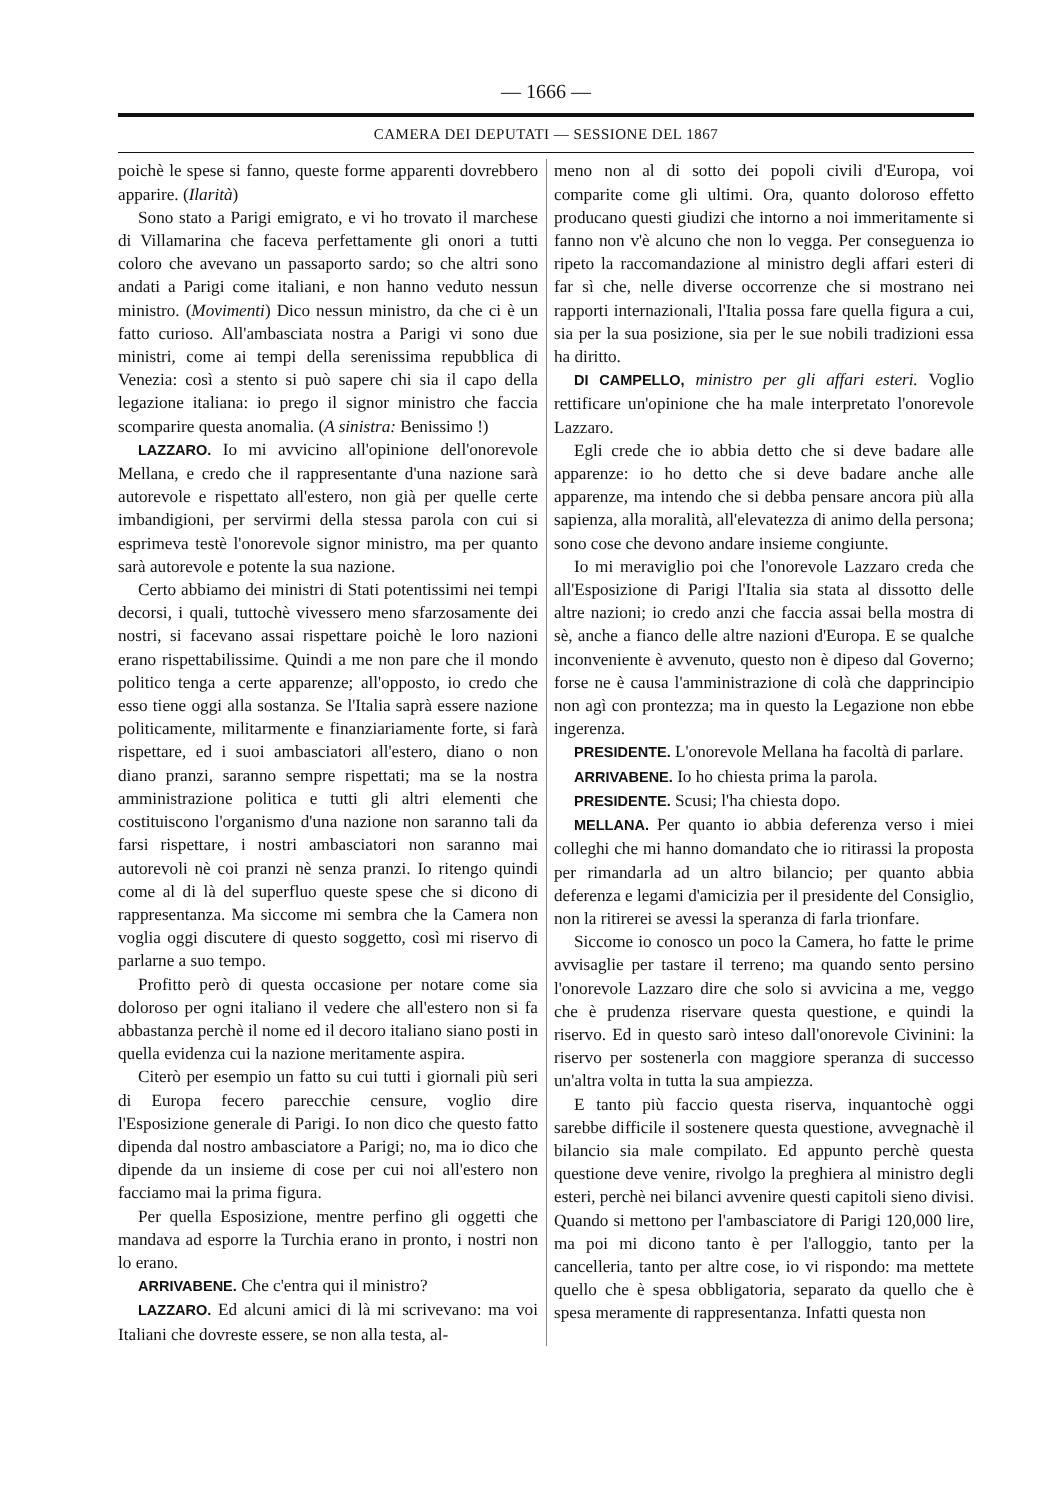— 1666 —
CAMERA DEI DEPUTATI — SESSIONE DEL 1867
poichè le spese si fanno, queste forme apparenti dovrebbero apparire. (Ilarità)
Sono stato a Parigi emigrato, e vi ho trovato il marchese di Villamarina che faceva perfettamente gli onori a tutti coloro che avevano un passaporto sardo; so che altri sono andati a Parigi come italiani, e non hanno veduto nessun ministro. (Movimenti) Dico nessun ministro, da che ci è un fatto curioso. All'ambasciata nostra a Parigi vi sono due ministri, come ai tempi della serenissima repubblica di Venezia: così a stento si può sapere chi sia il capo della legazione italiana: io prego il signor ministro che faccia scomparire questa anomalia. (A sinistra: Benissimo !)
LAZZARO. Io mi avvicino all'opinione dell'onorevole Mellana, e credo che il rappresentante d'una nazione sarà autorevole e rispettato all'estero, non già per quelle certe imbandigioni, per servirmi della stessa parola con cui si esprimeva testè l'onorevole signor ministro, ma per quanto sarà autorevole e potente la sua nazione.
Certo abbiamo dei ministri di Stati potentissimi nei tempi decorsi, i quali, tuttochè vivessero meno sfarzosamente dei nostri, si facevano assai rispettare poichè le loro nazioni erano rispettabilissime. Quindi a me non pare che il mondo politico tenga a certe apparenze; all'opposto, io credo che esso tiene oggi alla sostanza. Se l'Italia saprà essere nazione politicamente, militarmente e finanziariamente forte, si farà rispettare, ed i suoi ambasciatori all'estero, diano o non diano pranzi, saranno sempre rispettati; ma se la nostra amministrazione politica e tutti gli altri elementi che costituiscono l'organismo d'una nazione non saranno tali da farsi rispettare, i nostri ambasciatori non saranno mai autorevoli nè coi pranzi nè senza pranzi. Io ritengo quindi come al di là del superfluo queste spese che si dicono di rappresentanza. Ma siccome mi sembra che la Camera non voglia oggi discutere di questo soggetto, così mi riservo di parlarne a suo tempo.
Profitto però di questa occasione per notare come sia doloroso per ogni italiano il vedere che all'estero non si fa abbastanza perchè il nome ed il decoro italiano siano posti in quella evidenza cui la nazione meritamente aspira.
Citerò per esempio un fatto su cui tutti i giornali più seri di Europa fecero parecchie censure, voglio dire l'Esposizione generale di Parigi. Io non dico che questo fatto dipenda dal nostro ambasciatore a Parigi; no, ma io dico che dipende da un insieme di cose per cui noi all'estero non facciamo mai la prima figura.
Per quella Esposizione, mentre perfino gli oggetti che mandava ad esporre la Turchia erano in pronto, i nostri non lo erano.
ARRIVABENE. Che c'entra qui il ministro?
LAZZARO. Ed alcuni amici di là mi scrivevano: ma voi Italiani che dovreste essere, se non alla testa, al-
meno non al di sotto dei popoli civili d'Europa, voi comparite come gli ultimi. Ora, quanto doloroso effetto producano questi giudizi che intorno a noi immeritamente si fanno non v'è alcuno che non lo vegga. Per conseguenza io ripeto la raccomandazione al ministro degli affari esteri di far sì che, nelle diverse occorrenze che si mostrano nei rapporti internazionali, l'Italia possa fare quella figura a cui, sia per la sua posizione, sia per le sue nobili tradizioni essa ha diritto.
DI CAMPELLO, ministro per gli affari esteri. Voglio rettificare un'opinione che ha male interpretato l'onorevole Lazzaro.
Egli crede che io abbia detto che si deve badare alle apparenze: io ho detto che si deve badare anche alle apparenze, ma intendo che si debba pensare ancora più alla sapienza, alla moralità, all'elevatezza di animo della persona; sono cose che devono andare insieme congiunte.
Io mi meraviglio poi che l'onorevole Lazzaro creda che all'Esposizione di Parigi l'Italia sia stata al dissotto delle altre nazioni; io credo anzi che faccia assai bella mostra di sè, anche a fianco delle altre nazioni d'Europa. E se qualche inconveniente è avvenuto, questo non è dipeso dal Governo; forse ne è causa l'amministrazione di colà che dapprincipio non agì con prontezza; ma in questo la Legazione non ebbe ingerenza.
PRESIDENTE. L'onorevole Mellana ha facoltà di parlare.
ARRIVABENE. Io ho chiesta prima la parola.
PRESIDENTE. Scusi; l'ha chiesta dopo.
MELLANA. Per quanto io abbia deferenza verso i miei colleghi che mi hanno domandato che io ritirassi la proposta per rimandarla ad un altro bilancio; per quanto abbia deferenza e legami d'amicizia per il presidente del Consiglio, non la ritirerei se avessi la speranza di farla trionfare.
Siccome io conosco un poco la Camera, ho fatte le prime avvisaglie per tastare il terreno; ma quando sento persino l'onorevole Lazzaro dire che solo si avvicina a me, veggo che è prudenza riservare questa questione, e quindi la riservo. Ed in questo sarò inteso dall'onorevole Civinini: la riservo per sostenerla con maggiore speranza di successo un'altra volta in tutta la sua ampiezza.
E tanto più faccio questa riserva, inquantochè oggi sarebbe difficile il sostenere questa questione, avvegnachè il bilancio sia male compilato. Ed appunto perchè questa questione deve venire, rivolgo la preghiera al ministro degli esteri, perchè nei bilanci avvenire questi capitoli sieno divisi. Quando si mettono per l'ambasciatore di Parigi 120,000 lire, ma poi mi dicono tanto è per l'alloggio, tanto per la cancelleria, tanto per altre cose, io vi rispondo: ma mettete quello che è spesa obbligatoria, separato da quello che è spesa meramente di rappresentanza. Infatti questa non